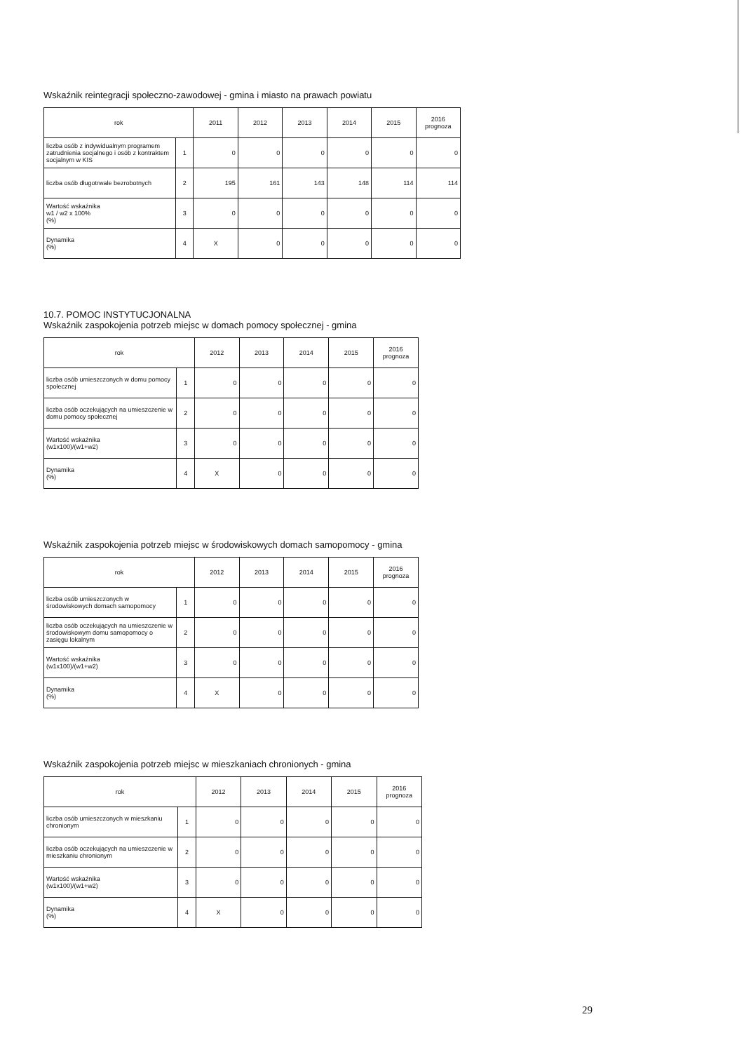Wskaźnik reintegracji społeczno-zawodowej - gmina i miasto na prawach powiatu
| rok | | 2011 | 2012 | 2013 | 2014 | 2015 | 2016 prognoza |
| --- | --- | --- | --- | --- | --- | --- | --- |
| liczba osób z indywidualnym programem zatrudnienia socjalnego i osób z kontraktem socjalnym w KIS | 1 | 0 | 0 | 0 | 0 | 0 | 0 |
| liczba osób długotrwale bezrobotnych | 2 | 195 | 161 | 143 | 148 | 114 | 114 |
| Wartość wskaźnika w1 / w2 x 100% (%) | 3 | 0 | 0 | 0 | 0 | 0 | 0 |
| Dynamika (%) | 4 | X | 0 | 0 | 0 | 0 | 0 |
10.7. POMOC INSTYTUCJONALNA
Wskaźnik zaspokojenia potrzeb miejsc w domach pomocy społecznej - gmina
| rok | | 2012 | 2013 | 2014 | 2015 | 2016 prognoza |
| --- | --- | --- | --- | --- | --- | --- |
| liczba osób umieszczonych w domu pomocy społecznej | 1 | 0 | 0 | 0 | 0 | 0 |
| liczba osób oczekujących na umieszczenie w domu pomocy społecznej | 2 | 0 | 0 | 0 | 0 | 0 |
| Wartość wskaźnika (w1x100)/(w1+w2) | 3 | 0 | 0 | 0 | 0 | 0 |
| Dynamika (%) | 4 | X | 0 | 0 | 0 | 0 |
Wskaźnik zaspokojenia potrzeb miejsc w środowiskowych domach samopomocy - gmina
| rok | | 2012 | 2013 | 2014 | 2015 | 2016 prognoza |
| --- | --- | --- | --- | --- | --- | --- |
| liczba osób umieszczonych w środowiskowych domach samopomocy | 1 | 0 | 0 | 0 | 0 | 0 |
| liczba osób oczekujących na umieszczenie w środowiskowym domu samopomocy o zasięgu lokalnym | 2 | 0 | 0 | 0 | 0 | 0 |
| Wartość wskaźnika (w1x100)/(w1+w2) | 3 | 0 | 0 | 0 | 0 | 0 |
| Dynamika (%) | 4 | X | 0 | 0 | 0 | 0 |
Wskaźnik zaspokojenia potrzeb miejsc w mieszkaniach chronionych - gmina
| rok | | 2012 | 2013 | 2014 | 2015 | 2016 prognoza |
| --- | --- | --- | --- | --- | --- | --- |
| liczba osób umieszczonych w mieszkaniu chronionym | 1 | 0 | 0 | 0 | 0 | 0 |
| liczba osób oczekujących na umieszczenie w mieszkaniu chronionym | 2 | 0 | 0 | 0 | 0 | 0 |
| Wartość wskaźnika (w1x100)/(w1+w2) | 3 | 0 | 0 | 0 | 0 | 0 |
| Dynamika (%) | 4 | X | 0 | 0 | 0 | 0 |
29